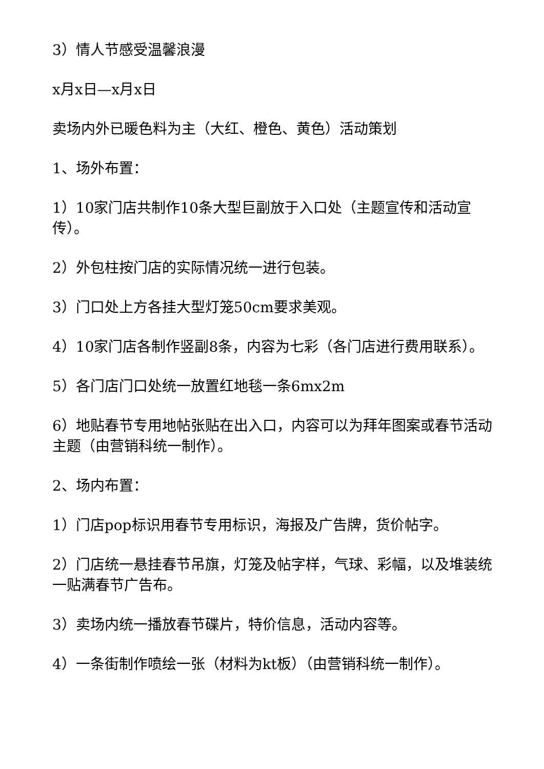3）情人节感受温馨浪漫
x月x日—x月x日
卖场内外已暖色料为主（大红、橙色、黄色）活动策划
1、场外布置：
1）10家门店共制作10条大型巨副放于入口处（主题宣传和活动宣传）。
2）外包柱按门店的实际情况统一进行包装。
3）门口处上方各挂大型灯笼50cm要求美观。
4）10家门店各制作竖副8条，内容为七彩（各门店进行费用联系）。
5）各门店门口处统一放置红地毯一条6mx2m
6）地贴春节专用地帖张贴在出入口，内容可以为拜年图案或春节活动主题（由营销科统一制作）。
2、场内布置：
1）门店pop标识用春节专用标识，海报及广告牌，货价帖字。
2）门店统一悬挂春节吊旗，灯笼及帖字样，气球、彩幅，以及堆装统一贴满春节广告布。
3）卖场内统一播放春节碟片，特价信息，活动内容等。
4）一条街制作喷绘一张（材料为kt板）（由营销科统一制作）。